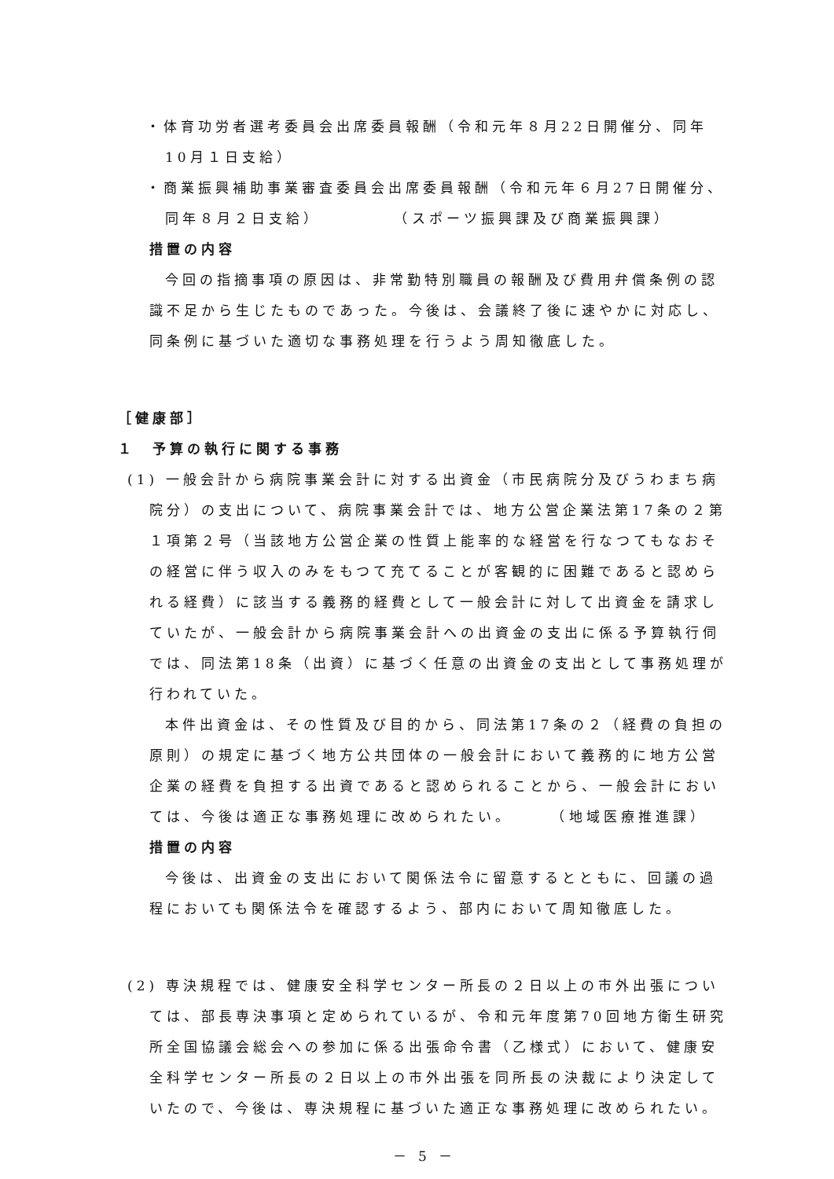・体育功労者選考委員会出席委員報酬（令和元年８月22日開催分、同年10月１日支給）
・商業振興補助事業審査委員会出席委員報酬（令和元年６月27日開催分、同年８月２日支給）　　　　　（スポーツ振興課及び商業振興課）
措置の内容
今回の指摘事項の原因は、非常勤特別職員の報酬及び費用弁償条例の認識不足から生じたものであった。今後は、会議終了後に速やかに対応し、同条例に基づいた適切な事務処理を行うよう周知徹底した。
［健康部］
１　予算の執行に関する事務
(1) 一般会計から病院事業会計に対する出資金（市民病院分及びうわまち病院分）の支出について、病院事業会計では、地方公営企業法第17条の２第１項第２号（当該地方公営企業の性質上能率的な経営を行なつてもなおその経営に伴う収入のみをもつて充てることが客観的に困難であると認められる経費）に該当する義務的経費として一般会計に対して出資金を請求していたが、一般会計から病院事業会計への出資金の支出に係る予算執行伺では、同法第18条（出資）に基づく任意の出資金の支出として事務処理が行われていた。
本件出資金は、その性質及び目的から、同法第17条の２（経費の負担の原則）の規定に基づく地方公共団体の一般会計において義務的に地方公営企業の経費を負担する出資であると認められることから、一般会計においては、今後は適正な事務処理に改められたい。　　　（地域医療推進課）
措置の内容
今後は、出資金の支出において関係法令に留意するとともに、回議の過程においても関係法令を確認するよう、部内において周知徹底した。
(2) 専決規程では、健康安全科学センター所長の２日以上の市外出張については、部長専決事項と定められているが、令和元年度第70回地方衛生研究所全国協議会総会への参加に係る出張命令書（乙様式）において、健康安全科学センター所長の２日以上の市外出張を同所長の決裁により決定していたので、今後は、専決規程に基づいた適正な事務処理に改められたい。
－ 5 －